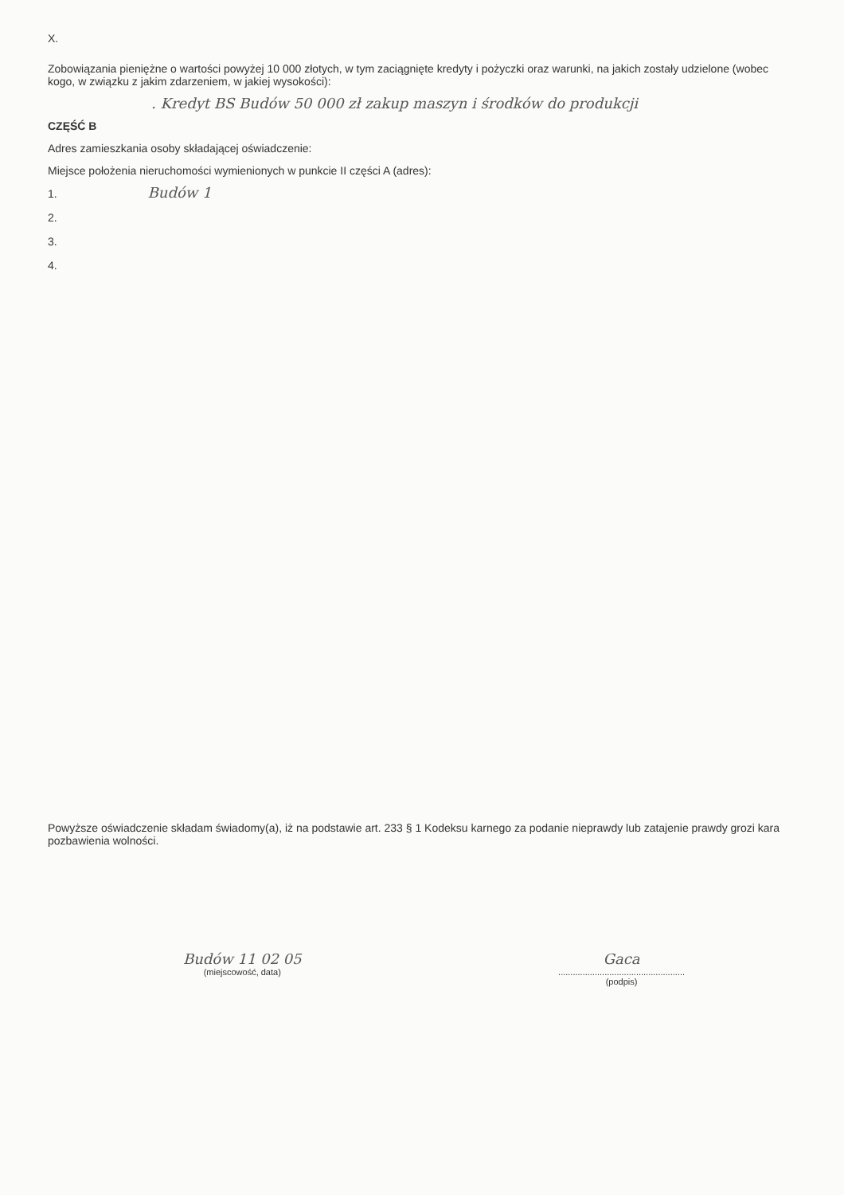X.
Zobowiązania pieniężne o wartości powyżej 10 000 złotych, w tym zaciągnięte kredyty i pożyczki oraz warunki, na jakich zostały udzielone (wobec kogo, w związku z jakim zdarzeniem, w jakiej wysokości):
. Kredyt BS Budów 50 000 zł zakup maszyn i środków do produkcji
CZĘŚĆ B
Adres zamieszkania osoby składającej oświadczenie:
Miejsce położenia nieruchomości wymienionych w punkcie II części A (adres):
1. Budów 1
2.
3.
4.
Powyższe oświadczenie składam świadomy(a), iż na podstawie art. 233 § 1 Kodeksu karnego za podanie nieprawdy lub zatajenie prawdy grozi kara pozbawienia wolności.
Budów 11 02 05
(miejscowość, data)
Gaca
....................................................
(podpis)